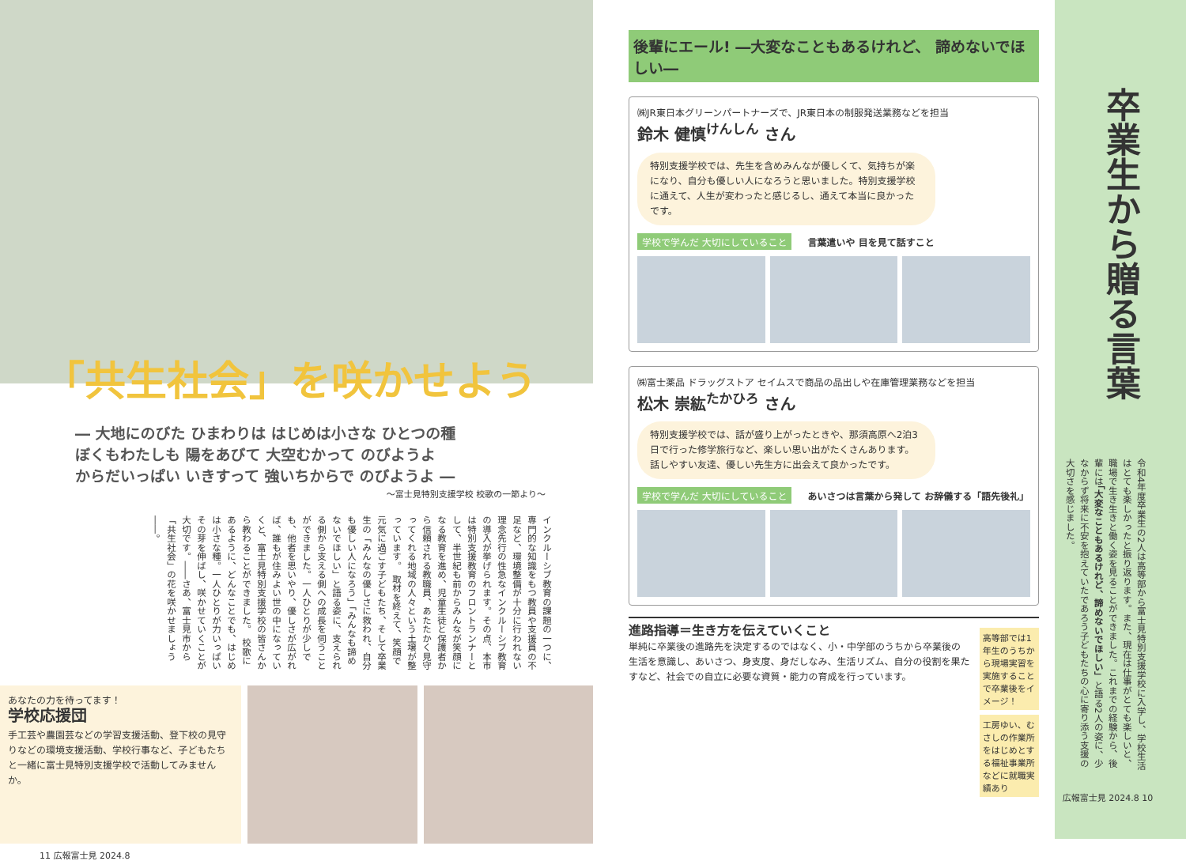「共生社会」を咲かせよう
― 大地にのびた ひまわりは はじめは小さな ひとつの種
ぼくもわたしも 陽をあびて 大空むかって のびようよ
からだいっぱい いきすって 強いちからで のびようよ ―
〜富士見特別支援学校 校歌の一節より〜
インクルーシブ教育の課題の一つに、専門的な知識をもつ教員や支援員の不足など、環境整備が十分に行われない理念先行の性急なインクルーシブ教育の導入が挙げられます。その点、本市は特別支援教育のフロントランナーとして、半世紀も前からみんなが笑顔になる教育を進め、児童生徒と保護者から信頼される教職員、あたたかく見守ってくれる地域の人々という土壌が整っています。　取材を終えて、笑顔で元気に過ごす子どもたち、そして卒業生の「みんなの優しさに救われ、自分も優しい人になろう」「みんなも諦めないでほしい」と語る姿に、支えられる側から支える側への成長を伺うことができました。一人ひとりが少しでも、他者を思いやり、優しさが広がれば、誰もが住みよい世の中になっていくと、富士見特別支援学校の皆さんから教わることができました。　校歌にあるように、どんなことでも、はじめは小さな種。一人ひとりが力いっぱいその芽を伸ばし、咲かせていくことが大切です。――さあ、富士見市から「共生社会」の花を咲かせましょう――。
あなたの力を待ってます！
学校応援団
手工芸や農園芸などの学習支援活動、登下校の見守りなどの環境支援活動、学校行事など、子どもたちと一緒に富士見特別支援学校で活動してみませんか。
11 広報富士見 2024.8
後輩にエール! ―大変なこともあるけれど、 諦めないでほしい―
㈱JR東日本グリーンパートナーズで、JR東日本の制服発送業務などを担当
鈴木 健慎<sup>けんしん</sup> さん
特別支援学校では、先生を含めみんなが優しくて、気持ちが楽になり、自分も優しい人になろうと思いました。特別支援学校に通えて、人生が変わったと感じるし、通えて本当に良かったです。
学校で学んだ 大切にしていること 言葉遣いや 目を見て話すこと
㈱富士薬品 ドラッグストア セイムスで商品の品出しや在庫管理業務などを担当
松木 崇紘<sup>たかひろ</sup> さん
特別支援学校では、話が盛り上がったときや、那須高原へ2泊3日で行った修学旅行など、楽しい思い出がたくさんあります。話しやすい友達、優しい先生方に出会えて良かったです。
学校で学んだ 大切にしていること あいさつは言葉から発して お辞儀する「語先後礼」
進路指導＝生き方を伝えていくこと
単純に卒業後の進路先を決定するのではなく、小・中学部のうちから卒業後の生活を意識し、あいさつ、身支度、身だしなみ、生活リズム、自分の役割を果たすなど、社会での自立に必要な資質・能力の育成を行っています。
高等部では1年生のうちから現場実習を実施することで卒業後をイメージ！
工房ゆい、むさしの作業所をはじめとする福祉事業所などに就職実績あり
卒業生から贈る言葉
令和4年度卒業生の2人は高等部から富士見特別支援学校に入学し、学校生活はとても楽しかったと振り返ります。また、現在は仕事がとても楽しいと、職場で生き生きと働く姿を見ることができました。これまでの経験から、後輩には「大変なこともあるけれど、諦めないでほしい」と語る2人の姿に、少なからず将来に不安を抱えていたであろう子どもたちの心に寄り添う支援の大切さを感じました。
広報富士見 2024.8 10